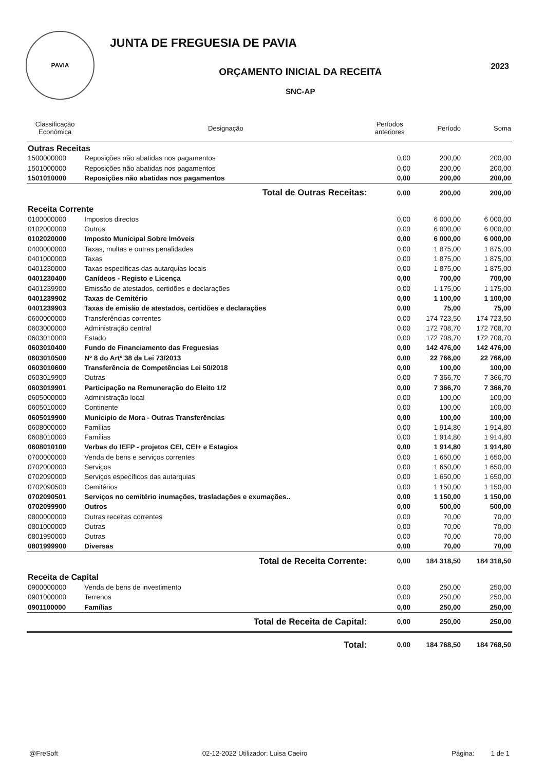PAVIA
JUNTA DE FREGUESIA DE PAVIA
ORÇAMENTO INICIAL DA RECEITA
SNC-AP
2023
| Classificação Económica | Designação | Períodos anteriores | Período | Soma |
| --- | --- | --- | --- | --- |
| Outras Receitas | | | | |
| 1500000000 | Reposições não abatidas nos pagamentos | 0,00 | 200,00 | 200,00 |
| 1501000000 | Reposições não abatidas nos pagamentos | 0,00 | 200,00 | 200,00 |
| 1501010000 | Reposições não abatidas nos pagamentos | 0,00 | 200,00 | 200,00 |
| | Total de Outras Receitas: | 0,00 | 200,00 | 200,00 |
| Receita Corrente | | | | |
| 0100000000 | Impostos directos | 0,00 | 6 000,00 | 6 000,00 |
| 0102000000 | Outros | 0,00 | 6 000,00 | 6 000,00 |
| 0102020000 | Imposto Municipal Sobre Imóveis | 0,00 | 6 000,00 | 6 000,00 |
| 0400000000 | Taxas, multas e outras penalidades | 0,00 | 1 875,00 | 1 875,00 |
| 0401000000 | Taxas | 0,00 | 1 875,00 | 1 875,00 |
| 0401230000 | Taxas específicas das autarquias locais | 0,00 | 1 875,00 | 1 875,00 |
| 0401230400 | Canídeos - Registo e Licença | 0,00 | 700,00 | 700,00 |
| 0401239900 | Emissão de atestados, certidões e declarações | 0,00 | 1 175,00 | 1 175,00 |
| 0401239902 | Taxas de Cemitério | 0,00 | 1 100,00 | 1 100,00 |
| 0401239903 | Taxas de emisão de atestados, certidões e declarações | 0,00 | 75,00 | 75,00 |
| 0600000000 | Transferências correntes | 0,00 | 174 723,50 | 174 723,50 |
| 0603000000 | Administração central | 0,00 | 172 708,70 | 172 708,70 |
| 0603010000 | Estado | 0,00 | 172 708,70 | 172 708,70 |
| 0603010400 | Fundo de Financiamento das Freguesias | 0,00 | 142 476,00 | 142 476,00 |
| 0603010500 | Nº 8 do Artº 38 da Lei 73/2013 | 0,00 | 22 766,00 | 22 766,00 |
| 0603010600 | Transferência de Competências Lei 50/2018 | 0,00 | 100,00 | 100,00 |
| 0603019900 | Outras | 0,00 | 7 366,70 | 7 366,70 |
| 0603019901 | Participação na Remuneração do Eleito 1/2 | 0,00 | 7 366,70 | 7 366,70 |
| 0605000000 | Administração local | 0,00 | 100,00 | 100,00 |
| 0605010000 | Continente | 0,00 | 100,00 | 100,00 |
| 0605019900 | Municipio de Mora - Outras Transferências | 0,00 | 100,00 | 100,00 |
| 0608000000 | Famílias | 0,00 | 1 914,80 | 1 914,80 |
| 0608010000 | Famílias | 0,00 | 1 914,80 | 1 914,80 |
| 0608010100 | Verbas do IEFP - projetos CEI, CEI+ e Estagios | 0,00 | 1 914,80 | 1 914,80 |
| 0700000000 | Venda de bens e serviços correntes | 0,00 | 1 650,00 | 1 650,00 |
| 0702000000 | Serviços | 0,00 | 1 650,00 | 1 650,00 |
| 0702090000 | Serviços específicos das autarquias | 0,00 | 1 650,00 | 1 650,00 |
| 0702090500 | Cemitérios | 0,00 | 1 150,00 | 1 150,00 |
| 0702090501 | Serviços no cemitério inumações, trasladações e exumações.. | 0,00 | 1 150,00 | 1 150,00 |
| 0702099900 | Outros | 0,00 | 500,00 | 500,00 |
| 0800000000 | Outras receitas correntes | 0,00 | 70,00 | 70,00 |
| 0801000000 | Outras | 0,00 | 70,00 | 70,00 |
| 0801990000 | Outras | 0,00 | 70,00 | 70,00 |
| 0801999900 | Diversas | 0,00 | 70,00 | 70,00 |
| | Total de Receita Corrente: | 0,00 | 184 318,50 | 184 318,50 |
| Receita de Capital | | | | |
| 0900000000 | Venda de bens de investimento | 0,00 | 250,00 | 250,00 |
| 0901000000 | Terrenos | 0,00 | 250,00 | 250,00 |
| 0901100000 | Famílias | 0,00 | 250,00 | 250,00 |
| | Total de Receita de Capital: | 0,00 | 250,00 | 250,00 |
| | Total: | 0,00 | 184 768,50 | 184 768,50 |
@FreSoft 02-12-2022 Utilizador: Luisa Caeiro Página: 1 de 1